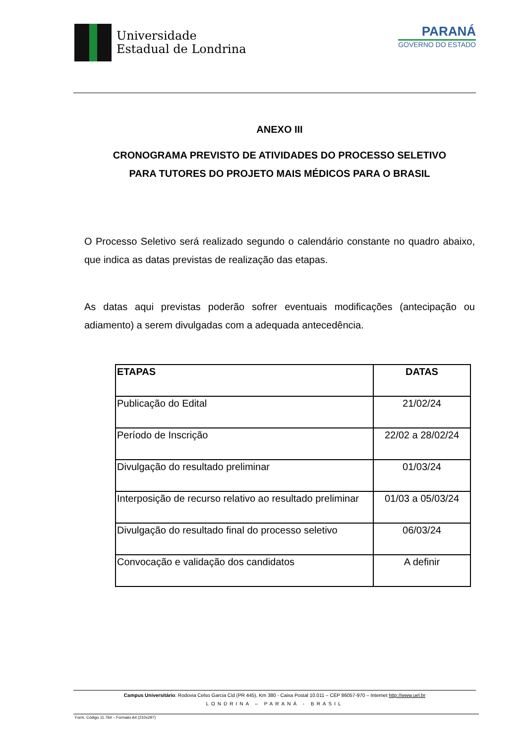Universidade
Estadual de Londrina
PARANÁ
GOVERNO DO ESTADO
ANEXO III
CRONOGRAMA PREVISTO DE ATIVIDADES DO PROCESSO SELETIVO
PARA TUTORES DO PROJETO MAIS MÉDICOS PARA O BRASIL
O Processo Seletivo será realizado segundo o calendário constante no quadro abaixo, que indica as datas previstas de realização das etapas.
As datas aqui previstas poderão sofrer eventuais modificações (antecipação ou adiamento) a serem divulgadas com a adequada antecedência.
| ETAPAS | DATAS |
| --- | --- |
| Publicação do Edital | 21/02/24 |
| Período de Inscrição | 22/02 a 28/02/24 |
| Divulgação do resultado preliminar | 01/03/24 |
| Interposição de recurso relativo ao resultado preliminar | 01/03 a 05/03/24 |
| Divulgação do resultado final do processo seletivo | 06/03/24 |
| Convocação e validação dos candidatos | A definir |
Campus Universitário: Rodovia Celso Garcia Cid (PR 445), Km 380 - Caixa Postal 10.011 – CEP 86057-970 – Internet http://www.uel.br
LONDRINA – PARANÁ - BRASIL
Form. Código 11.764 – Formato A4 (210x297)